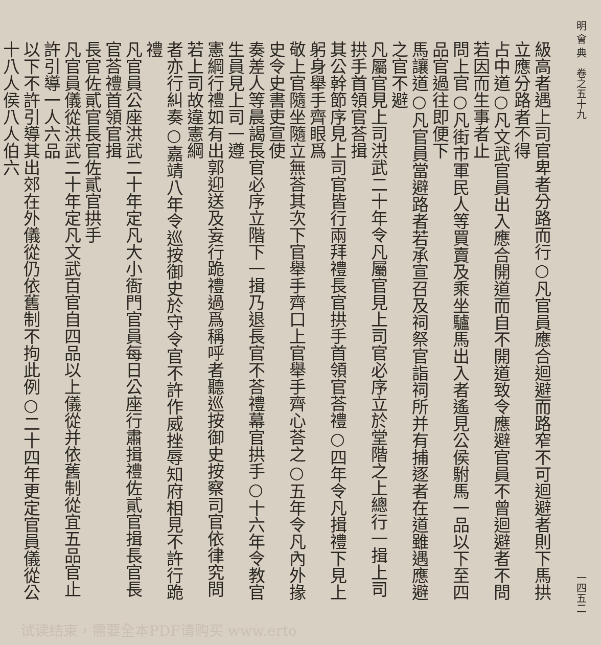明 會 典　卷之五十九 一四五二
級高者遇上司官卑者分路而行○凡官員應合迴避而路窄不可迴避者則下馬拱立應分路者不得
占中道○凡文武官員出入應合開道而自不開道致令應避官員不曾迴避者不問若因而生事者止
問上官○凡街市軍民人等買賣及乘坐驢馬出入者遙見公侯駙馬一品以下至四品官過往即便下
馬讓道○凡官員當避路者若承宣召及祠祭官詣祠所并有捕逐者在道雖遇應避之官不避
凡屬官見上司洪武二十年令凡屬官見上司官必序立於堂階之上總行一揖上司拱手首領官荅揖
其公幹節序見上司官皆行兩拜禮長官拱手首領官荅禮○四年令凡揖禮下見上躬身舉手齊眼爲
敬上官隨坐隨立無荅其次下官舉手齊口上官舉手齊心荅之○五年令凡內外掾史令史書吏宣使
奏差人等晨謁長官必序立階下一揖乃退長官不荅禮幕官拱手○十六年令教官生員見上司一遵
憲綱行禮如有出郭迎送及妄行跪禮過爲稱呼者聽巡按御史按察司官依律究問若上司故違憲綱
者亦行糾奏○嘉靖八年令巡按御史於守令官不許作威挫辱知府相見不許行跪禮
凡官員公座洪武二十年定凡大小衙門官員每日公座行肅揖禮佐貳官揖長官長官荅禮首領官揖
長官佐貳官長官佐貳官拱手
凡官員儀從洪武二十年定凡文武百官自四品以上儀從并依舊制從宜五品官止許引導一人六品
以下不許引導其出郊在外儀從仍依舊制不拘此例○二十四年更定官員儀從公十八人侯八人伯六
试读结束，需要全本PDF请购买 www.erto